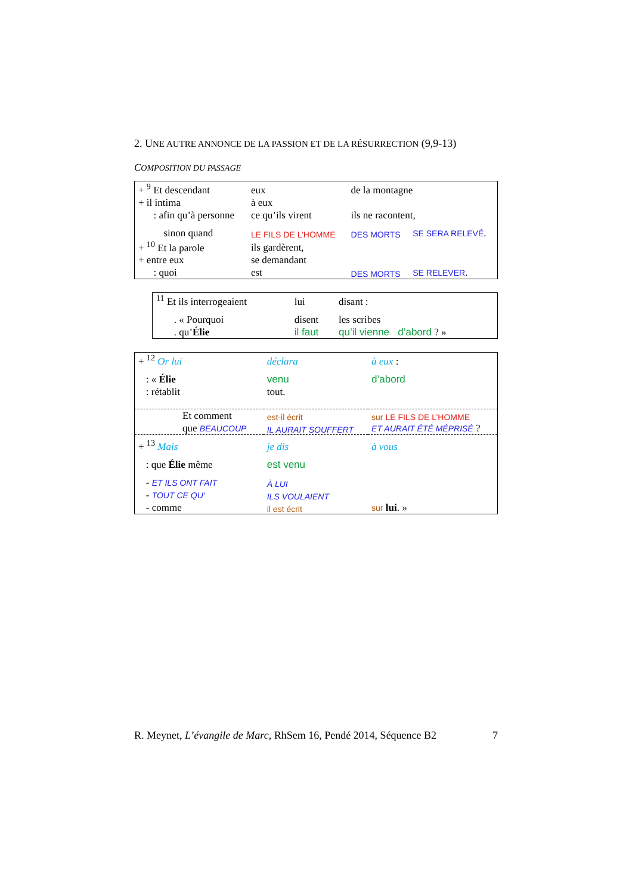2. UNE AUTRE ANNONCE DE LA PASSION ET DE LA RÉSURRECTION (9,9-13)
COMPOSITION DU PASSAGE
| + <sup>9</sup> Et descendant | eux | de la montagne | |
| + il intima | à eux | | |
| : afin qu’à personne | ce qu’ils virent | ils ne racontent, | |
| sinon quand | LE FILS DE L’HOMME | DES MORTS | SE SERA RELEVÉ . |
| + <sup>10</sup> Et la parole | ils gardèrent, | | |
| + entre eux | se demandant | | |
| : quoi | est | DES MORTS | SE RELEVER . |
| <sup>11</sup> Et ils interrogeaient | lui | disant : |
| . « Pourquoi | disent | les scribes |
| . qu’ Élie | il faut | qu’il vienne d’abord ? » |
| + <sup>12</sup> Or lui | déclara | à eux : |
| : « Élie | venu | d’abord |
| : rétablit | tout. | |
| Et comment | est-il écrit | sur LE FILS DE L’HOMME |
| que BEAUCOUP | IL AURAIT SOUFFERT | ET AURAIT ÉTÉ MÉPRISÉ ? |
| + <sup>13</sup> Mais | je dis | à vous |
| : que Élie même | est venu | |
| - ET ILS ONT FAIT | À LUI | |
| - TOUT CE QU’ | ILS VOULAIENT | |
| - comme | il est écrit | sur lui . » |
R. Meynet, L’évangile de Marc, RhSem 16, Pendé 2014, Séquence B2 7